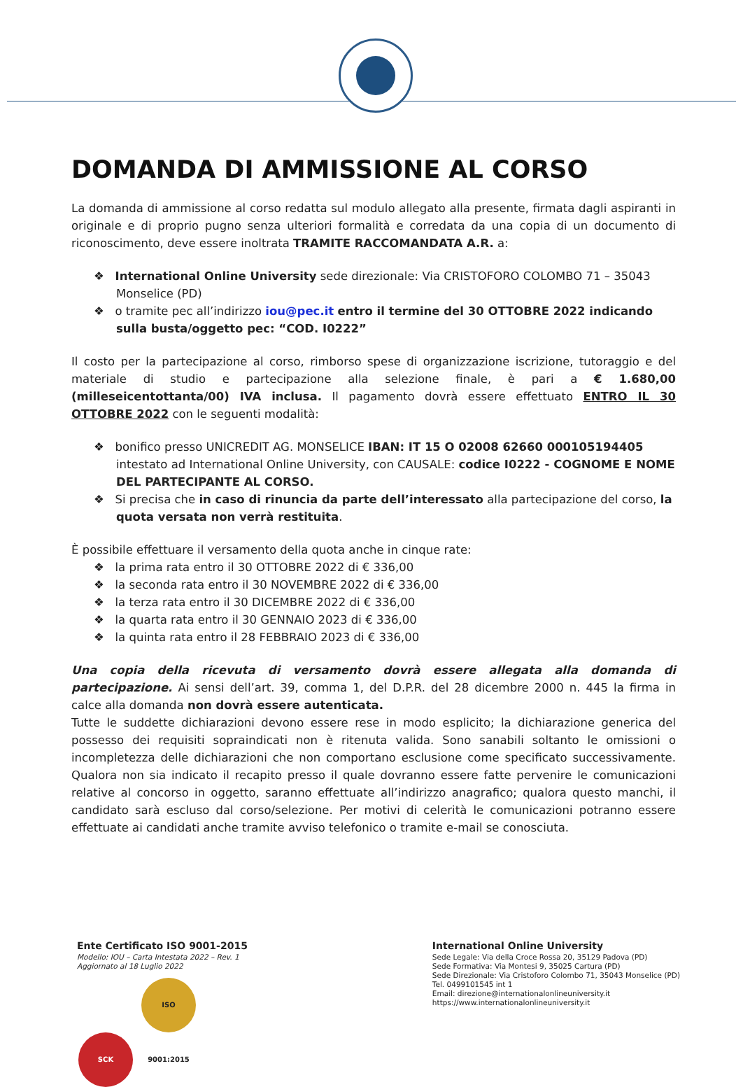DOMANDA DI AMMISSIONE AL CORSO
La domanda di ammissione al corso redatta sul modulo allegato alla presente, firmata dagli aspiranti in originale e di proprio pugno senza ulteriori formalità e corredata da una copia di un documento di riconoscimento, deve essere inoltrata TRAMITE RACCOMANDATA A.R. a:
❖ International Online University sede direzionale: Via CRISTOFORO COLOMBO 71 – 35043 Monselice (PD)
❖ o tramite pec all’indirizzo iou@pec.it entro il termine del 30 OTTOBRE 2022 indicando sulla busta/oggetto pec: “COD. I0222”
Il costo per la partecipazione al corso, rimborso spese di organizzazione iscrizione, tutoraggio e del materiale di studio e partecipazione alla selezione finale, è pari a € 1.680,00 (milleseicentottanta/00) IVA inclusa. Il pagamento dovrà essere effettuato ENTRO IL 30 OTTOBRE 2022 con le seguenti modalità:
❖ bonifico presso UNICREDIT AG. MONSELICE IBAN: IT 15 O 02008 62660 000105194405 intestato ad International Online University, con CAUSALE: codice I0222 - COGNOME E NOME DEL PARTECIPANTE AL CORSO.
❖ Si precisa che in caso di rinuncia da parte dell’interessato alla partecipazione del corso, la quota versata non verrà restituita.
È possibile effettuare il versamento della quota anche in cinque rate:
❖ la prima rata entro il 30 OTTOBRE 2022 di € 336,00
❖ la seconda rata entro il 30 NOVEMBRE 2022 di € 336,00
❖ la terza rata entro il 30 DICEMBRE 2022 di € 336,00
❖ la quarta rata entro il 30 GENNAIO 2023 di € 336,00
❖ la quinta rata entro il 28 FEBBRAIO 2023 di € 336,00
Una copia della ricevuta di versamento dovrà essere allegata alla domanda di partecipazione. Ai sensi dell’art. 39, comma 1, del D.P.R. del 28 dicembre 2000 n. 445 la firma in calce alla domanda non dovrà essere autenticata.
Tutte le suddette dichiarazioni devono essere rese in modo esplicito; la dichiarazione generica del possesso dei requisiti sopraindicati non è ritenuta valida. Sono sanabili soltanto le omissioni o incompletezza delle dichiarazioni che non comportano esclusione come specificato successivamente. Qualora non sia indicato il recapito presso il quale dovranno essere fatte pervenire le comunicazioni relative al concorso in oggetto, saranno effettuate all’indirizzo anagrafico; qualora questo manchi, il candidato sarà escluso dal corso/selezione. Per motivi di celerità le comunicazioni potranno essere effettuate ai candidati anche tramite avviso telefonico o tramite e-mail se conosciuta.
Ente Certificato ISO 9001-2015
Modello: IOU – Carta Intestata 2022 – Rev. 1
Aggiornato al 18 Luglio 2022
SCK ISO 9001:2015
International Online University
Sede Legale: Via della Croce Rossa 20, 35129 Padova (PD)
Sede Formativa: Via Montesi 9, 35025 Cartura (PD)
Sede Direzionale: Via Cristoforo Colombo 71, 35043 Monselice (PD)
Tel. 0499101545 int 1
Email: direzione@internationalonlineuniversity.it
https://www.internationalonlineuniversity.it